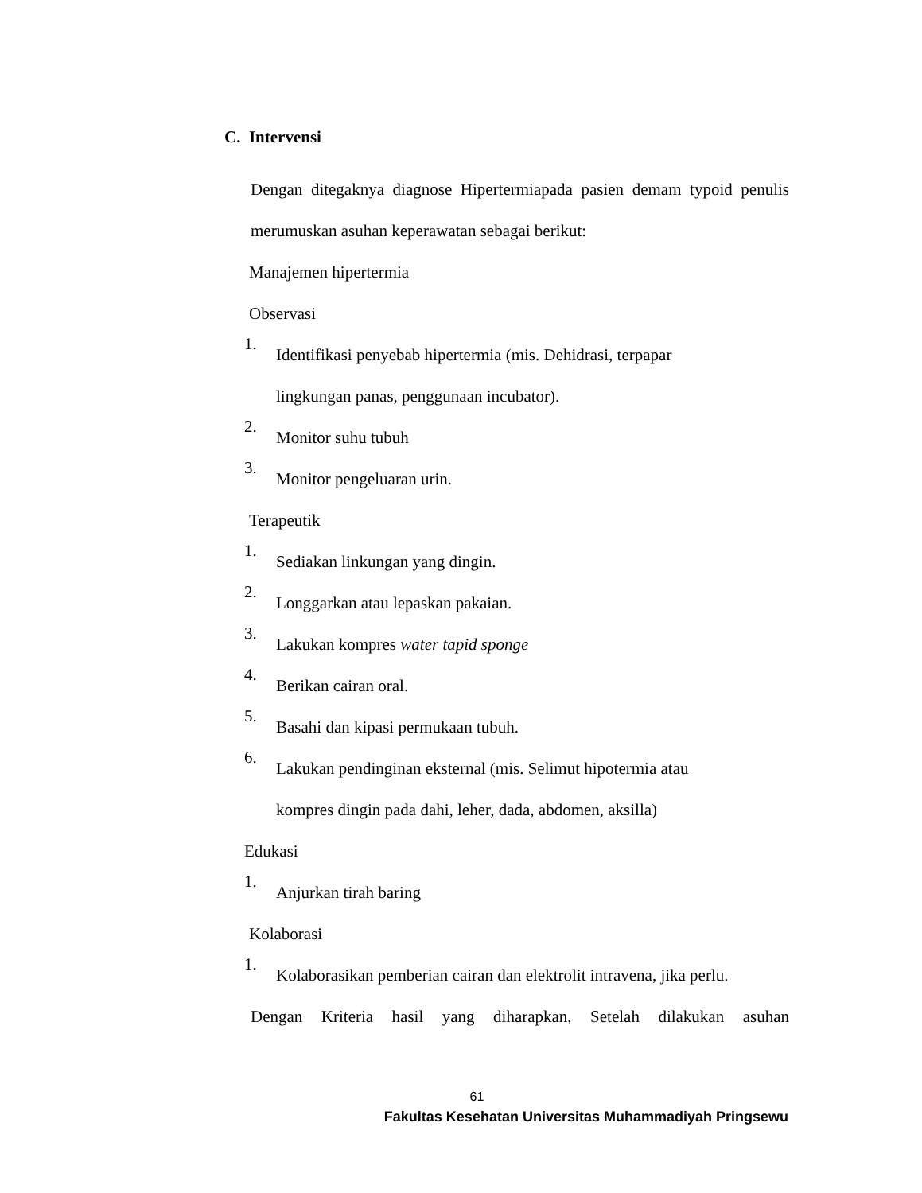C. Intervensi
Dengan ditegaknya diagnose Hipertermiapada pasien demam typoid penulis merumuskan asuhan keperawatan sebagai berikut:
Manajemen hipertermia
Observasi
1. Identifikasi penyebab hipertermia (mis. Dehidrasi, terpapar
lingkungan panas, penggunaan incubator).
2.
Monitor suhu tubuh
3.
Monitor pengeluaran urin.
Terapeutik
1.
Sediakan linkungan yang dingin.
2.
Longgarkan atau lepaskan pakaian.
3.
Lakukan kompres water tapid sponge
4.
Berikan cairan oral.
5.
Basahi dan kipasi permukaan tubuh.
6. Lakukan pendinginan eksternal (mis. Selimut hipotermia atau
kompres dingin pada dahi, leher, dada, abdomen, aksilla)
Edukasi
1.
Anjurkan tirah baring
Kolaborasi
1.
Kolaborasikan pemberian cairan dan elektrolit intravena, jika perlu.
Dengan Kriteria hasil yang diharapkan, Setelah dilakukan asuhan
61
Fakultas Kesehatan Universitas Muhammadiyah Pringsewu